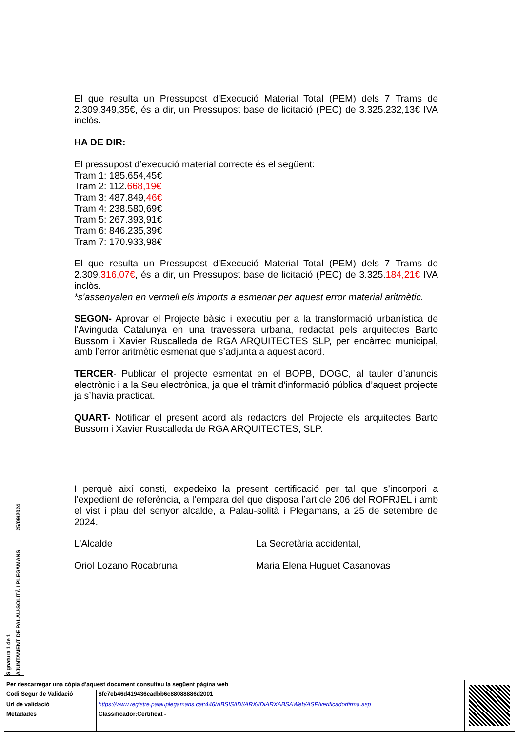El que resulta un Pressupost d'Execució Material Total (PEM) dels 7 Trams de 2.309.349,35€, és a dir, un Pressupost base de licitació (PEC) de 3.325.232,13€ IVA inclòs.
HA DE DIR:
El pressupost d’execució material correcte és el següent:
Tram 1: 185.654,45€
Tram 2: 112.668,19€
Tram 3: 487.849,46€
Tram 4: 238.580,69€
Tram 5: 267.393,91€
Tram 6: 846.235,39€
Tram 7: 170.933,98€
El que resulta un Pressupost d'Execució Material Total (PEM) dels 7 Trams de 2.309.316,07€, és a dir, un Pressupost base de licitació (PEC) de 3.325.184,21€ IVA inclòs.
*s’assenyalen en vermell els imports a esmenar per aquest error material aritmètic.
SEGON- Aprovar el Projecte bàsic i executiu per a la transformació urbanística de l’Avinguda Catalunya en una travessera urbana, redactat pels arquitectes Barto Bussom i Xavier Ruscalleda de RGA ARQUITECTES SLP, per encàrrec municipal, amb l’error aritmètic esmenat que s’adjunta a aquest acord.
TERCER- Publicar el projecte esmentat en el BOPB, DOGC, al tauler d’anuncis electrònic i a la Seu electrònica, ja que el tràmit d’informació pública d’aquest projecte ja s’havia practicat.
QUART- Notificar el present acord als redactors del Projecte els arquitectes Barto Bussom i Xavier Ruscalleda de RGA ARQUITECTES, SLP.
I perquè així consti, expedeixo la present certificació per tal que s’incorpori a l’expedient de referència, a l’empara del que disposa l’article 206 del ROFRJEL i amb el vist i plau del senyor alcalde, a Palau-solità i Plegamans, a 25 de setembre de 2024.
L'Alcalde La Secretària accidental,
Oriol Lozano Rocabruna Maria Elena Huguet Casanovas
Signatura 1 de 1 AJUNTAMENT DE PALAU-SOLITÀ I PLEGAMANS 25/09/2024
| Per descarregar una còpia d'aquest document consulteu la següent pàgina web | |
| Codi Segur de Validació | 8fc7eb46d419436cadbb6c88088886d2001 |
| Url de validació | https://www.registre.palauplegamans.cat:446/ABSIS/IDI/ARX/IDiARXABSAWeb/ASP/verificadorfirma.asp |
| Metadades | Classificador:Certificat - |